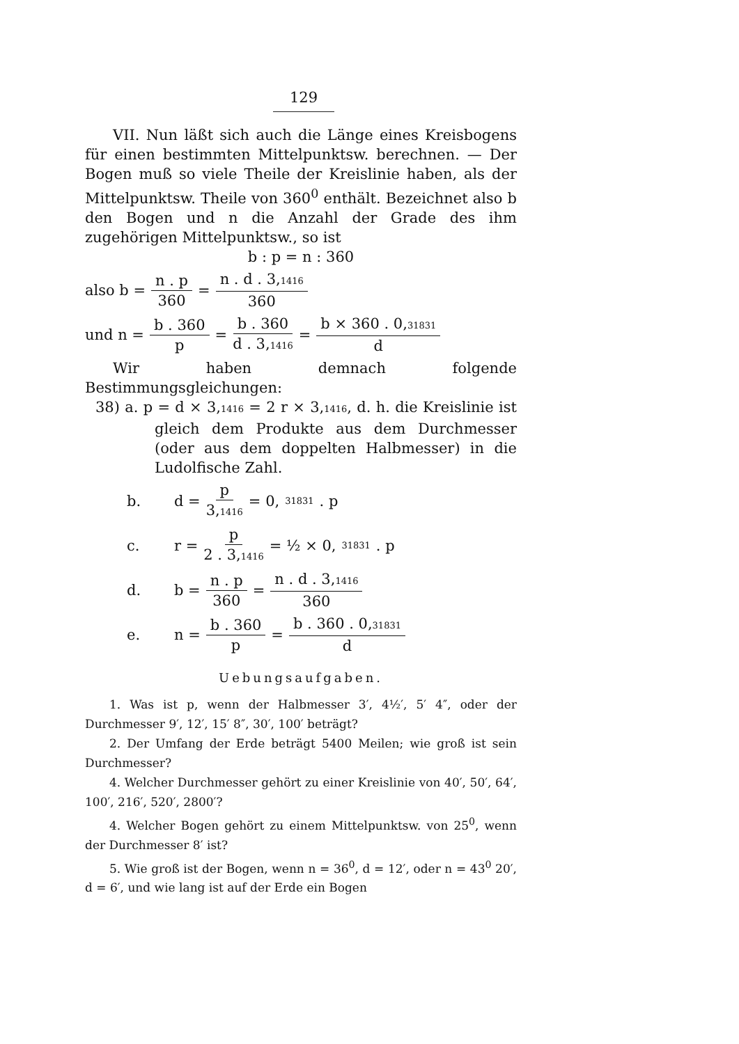129
VII. Nun läßt sich auch die Länge eines Kreisbogens für einen bestimmten Mittelpunktsw. berechnen. — Der Bogen muß so viele Theile der Kreislinie haben, als der Mittelpunktsw. Theile von 360<sup>0</sup> enthält. Bezeichnet also b den Bogen und n die Anzahl der Grade des ihm zugehörigen Mittelpunktsw., so ist
b : p = n : 360
also b = n . p 360 = n . d . 3,1416 360
und n = b . 360 p = b . 360 d . 3,1416 = b × 360 . 0,31831 d
Wir haben demnach folgende Bestimmungsgleichungen:
38) a. p = d × 3,1416 = 2 r × 3,1416, d. h. die Kreislinie ist gleich dem Produkte aus dem Durchmesser (oder aus dem doppelten Halbmesser) in die Ludolfische Zahl.
b. d = p 3,1416 = 0, 31831 . p
c. r = p 2 . 3,1416 = ½ × 0, 31831 . p
d. b = n . p 360 = n . d . 3,1416 360
e. n = b . 360 p = b . 360 . 0,31831 d
Uebungsaufgaben.
1. Was ist p, wenn der Halbmesser 3′, 4½′, 5′ 4″, oder der Durchmesser 9′, 12′, 15′ 8″, 30′, 100′ beträgt?
2. Der Umfang der Erde beträgt 5400 Meilen; wie groß ist sein Durchmesser?
4. Welcher Durchmesser gehört zu einer Kreislinie von 40′, 50′, 64′, 100′, 216′, 520′, 2800′?
4. Welcher Bogen gehört zu einem Mittelpunktsw. von 25<sup>0</sup>, wenn der Durchmesser 8′ ist?
5. Wie groß ist der Bogen, wenn n = 36<sup>0</sup>, d = 12′, oder n = 43<sup>0</sup> 20′, d = 6′, und wie lang ist auf der Erde ein Bogen